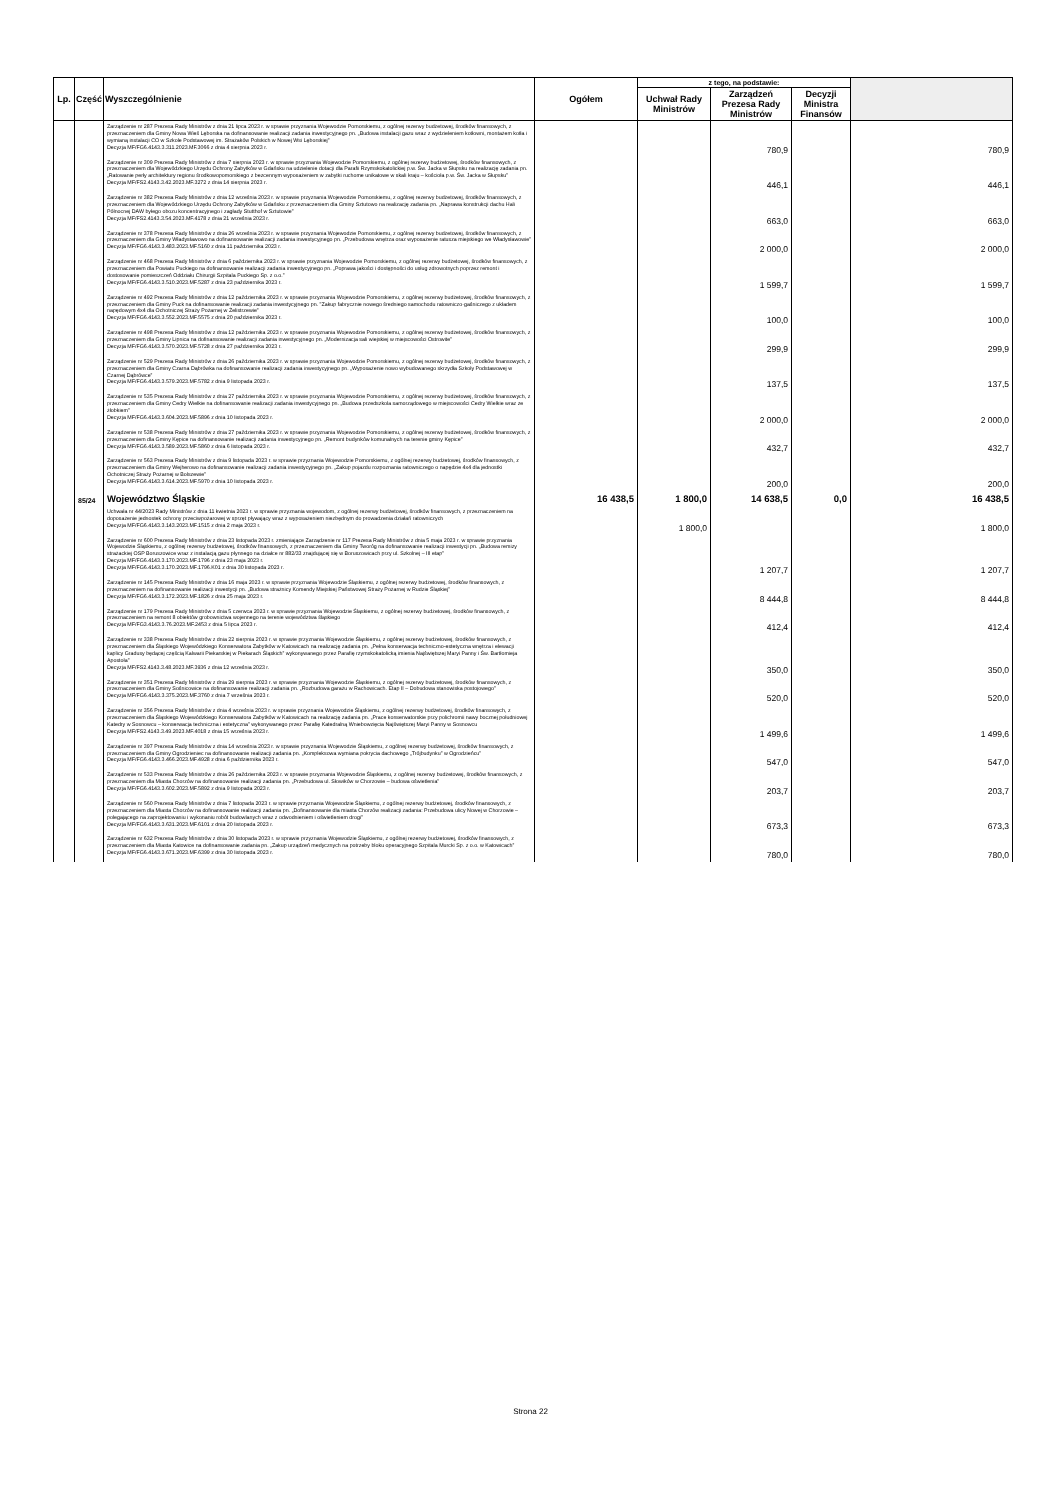| Lp. | Część | Wyszczególnienie | Ogółem | z tego, na podstawie: | | | |
| --- | --- | --- | --- | --- | --- | --- | --- |
| | | | | Uchwał Rady Ministrów | Zarządzeń Prezesa Rady Ministrów | Decyzji Ministra Finansów | |
| | | Zarządzenie nr 287 Prezesa Rady Ministrów z dnia 21 lipca 2023 r. w sprawie przyznania Wojewodzie Pomorskiemu, z ogólnej rezerwy budżetowej, środków finansowych, z przeznaczeniem dla Gminy Nowa Wieś Lęborska na dofinansowanie realizacji zadania inwestycyjnego pn. „Budowa instalacji gazu wraz z wydzieleniem kotłowni, montażem kotła i wymianą instalacji CO w Szkole Podstawowej im. Strażaków Polskich w Nowej Wsi Lęborskiej” Decyzja MF/FG6.4143.3.311.2023.MF.3066 z dnia 4 sierpnia 2023 r. | | | 780,9 | | 780,9 |
| | | Zarządzenie nr 309 Prezesa Rady Ministrów z dnia 7 sierpnia 2023 r. w sprawie przyznania Wojewodzie Pomorskiemu, z ogólnej rezerwy budżetowej, środków finansowych, z przeznaczeniem dla Wojewódzkiego Urzędu Ochrony Zabytków w Gdańsku na udzielenie dotacji dla Parafii Rzymskokatolickiej p.w. Św. Jacka w Słupsku na realizację zadania pn. „Ratowanie perły architektury regionu środkowopomorskiego z bezcennym wyposażeniem w zabytki ruchome unikatowe w skali kraju – kościoła p.w. Św. Jacka w Słupsku” Decyzja MF/FS2.4143.3.42.2023.MF.3272 z dnia 14 sierpnia 2023 r. | | | 446,1 | | 446,1 |
| | | Zarządzenie nr 382 Prezesa Rady Ministrów z dnia 12 września 2023 r. w sprawie przyznania Wojewodzie Pomorskiemu, z ogólnej rezerwy budżetowej, środków finansowych, z przeznaczeniem dla Wojewódzkiego Urzędu Ochrony Zabytków w Gdańsku z przeznaczeniem dla Gminy Sztutowo na realizację zadania pn. „Naprawa konstrukcji dachu Hali Północnej DAW byłego obozu koncentracyjnego i zagłady Stutthof w Sztutowie” Decyzja MF/FS2.4143.3.54.2023.MF.4178 z dnia 21 września 2023 r. | | | 663,0 | | 663,0 |
| | | Zarządzenie nr 378 Prezesa Rady Ministrów z dnia 26 września 2023 r. w sprawie przyznania Wojewodzie Pomorskiemu, z ogólnej rezerwy budżetowej, środków finansowych, z przeznaczeniem dla Gminy Władysławowo na dofinansowanie realizacji zadania inwestycyjnego pn. „Przebudowa wnętrza oraz wyposażenie ratusza miejskiego we Władysławowie” Decyzja MF/FG6.4143.3.483.2023.MF.5160 z dnia 11 października 2023 r. | | | 2 000,0 | | 2 000,0 |
| | | Zarządzenie nr 468 Prezesa Rady Ministrów z dnia 6 października 2023 r. w sprawie przyznania Wojewodzie Pomorskiemu, z ogólnej rezerwy budżetowej, środków finansowych, z przeznaczeniem dla Powiatu Puckiego na dofinansowanie realizacji zadania inwestycyjnego pn. „Poprawa jakości i dostępności do usług zdrowotnych poprzez remont i dostosowanie pomieszczeń Oddziału Chirurgii Szpitala Puckiego Sp. z o.o.” Decyzja MF/FG6.4143.3.510.2023.MF.5287 z dnia 23 października 2023 r. | | | 1 599,7 | | 1 599,7 |
| | | Zarządzenie nr 492 Prezesa Rady Ministrów z dnia 12 października 2023 r. w sprawie przyznania Wojewodzie Pomorskiemu, z ogólnej rezerwy budżetowej, środków finansowych, z przeznaczeniem dla Gminy Puck na dofinansowanie realizacji zadania inwestycyjnego pn. "Zakup fabrycznie nowego średniego samochodu ratowniczo-gaśniczego z układem napędowym 4x4 dla Ochotniczej Straży Pożarnej w Żelistrzewie” Decyzja MF/FG6.4143.3.552.2023.MF.5575 z dnia 20 października 2023 r. | | | 100,0 | | 100,0 |
| | | Zarządzenie nr 498 Prezesa Rady Ministrów z dnia 12 października 2023 r. w sprawie przyznania Wojewodzie Pomorskiemu, z ogólnej rezerwy budżetowej, środków finansowych, z przeznaczeniem dla Gminy Lipnica na dofinansowanie realizacji zadania inwestycyjnego pn. „Modernizacja sali wiejskiej w miejscowości Ostrowite” Decyzja MF/FG6.4143.3.570.2023.MF.5728 z dnia 27 października 2023 r. | | | 299,9 | | 299,9 |
| | | Zarządzenie nr 529 Prezesa Rady Ministrów z dnia 26 października 2023 r. w sprawie przyznania Wojewodzie Pomorskiemu, z ogólnej rezerwy budżetowej, środków finansowych, z przeznaczeniem dla Gminy Czarna Dąbrówka na dofinansowanie realizacji zadania inwestycyjnego pn. „Wyposażenie nowo wybudowanego skrzydła Szkoły Podstawowej w Czarnej Dąbrówce” Decyzja MF/FG6.4143.3.579.2023.MF.5782 z dnia 9 listopada 2023 r. | | | 137,5 | | 137,5 |
| | | Zarządzenie nr 535 Prezesa Rady Ministrów z dnia 27 października 2023 r. w sprawie przyznania Wojewodzie Pomorskiemu, z ogólnej rezerwy budżetowej, środków finansowych, z przeznaczeniem dla Gminy Cedry Wielkie na dofinansowanie realizacji zadania inwestycyjnego pn. „Budowa przedszkola samorządowego w miejscowości Cedry Wielkie wraz ze żłobkiem” Decyzja MF/FG6.4143.3.604.2023.MF.5896 z dnia 10 listopada 2023 r. | | | 2 000,0 | | 2 000,0 |
| | | Zarządzenie nr 538 Prezesa Rady Ministrów z dnia 27 października 2023 r. w sprawie przyznania Wojewodzie Pomorskiemu, z ogólnej rezerwy budżetowej, środków finansowych, z przeznaczeniem dla Gminy Kępice na dofinansowanie realizacji zadania inwestycyjnego pn. „Remont budynków komunalnych na terenie gminy Kępice” Decyzja MF/FG6.4143.3.589.2023.MF.5860 z dnia 6 listopada 2023 r. | | | 432,7 | | 432,7 |
| | | Zarządzenie nr 563 Prezesa Rady Ministrów z dnia 9 listopada 2023 r. w sprawie przyznania Wojewodzie Pomorskiemu, z ogólnej rezerwy budżetowej, środków finansowych, z przeznaczeniem dla Gminy Wejherowo na dofinansowanie realizacji zadania inwestycyjnego pn. „Zakup pojazdu rozpoznania ratowniczego o napędzie 4x4 dla jednostki Ochotniczej Straży Pożarnej w Bolszewie” Decyzja MF/FG6.4143.3.614.2023.MF.5970 z dnia 10 listopada 2023 r. | | | 200,0 | | 200,0 |
| | 85/24 | Województwo Śląskie | 16 438,5 | 1 800,0 | 14 638,5 | 0,0 | 16 438,5 |
| | | Uchwała nr 44/2023 Rady Ministrów z dnia 11 kwietnia 2023 r. w sprawie przyznania wojewodom, z ogólnej rezerwy budżetowej, środków finansowych, z przeznaczeniem na doposażenie jednostek ochrony przeciwpożarowej w sprzęt pływający wraz z wyposażeniem niezbędnym do prowadzenia działań ratowniczych Decyzja MF/FG6.4143.3.143.2023.MF.1515 z dnia 2 maja 2023 r. | | 1 800,0 | | | 1 800,0 |
| | | Zarządzenie nr 600 Prezesa Rady Ministrów z dnia 23 listopada 2023 r. zmieniające Zarządzenie nr 117 Prezesa Rady Ministrów z dnia 5 maja 2023 r. w sprawie przyznania Wojewodzie Śląskiemu, z ogólnej rezerwy budżetowej, środków finansowych, z przeznaczeniem dla Gminy Tworóg na dofinansowanie realizacji inwestycji pn. „Budowa remizy strażackiej OSP Boruszowice wraz z instalacją gazu płynnego na działce nr 882/33 znajdującej się w Boruszowicach przy ul. Szkolnej – III etap” Decyzja MF/FG6.4143.3.170.2023.MF.1796 z dnia 23 maja 2023 r. Decyzja MF/FG6.4143.3.170.2023.MF.1796.K01 z dnia 30 listopada 2023 r. | | | 1 207,7 | | 1 207,7 |
| | | Zarządzenie nr 145 Prezesa Rady Ministrów z dnia 16 maja 2023 r. w sprawie przyznania Wojewodzie Śląskiemu, z ogólnej rezerwy budżetowej, środków finansowych, z przeznaczeniem na dofinansowanie realizacji inwestycji pn. „Budowa strażnicy Komendy Miejskiej Państwowej Straży Pożarnej w Rudzie Śląskiej” Decyzja MF/FG6.4143.3.172.2023.MF.1826 z dnia 25 maja 2023 r. | | | 8 444,8 | | 8 444,8 |
| | | Zarządzenie nr 179 Prezesa Rady Ministrów z dnia 5 czerwca 2023 r. w sprawie przyznania Wojewodzie Śląskiemu, z ogólnej rezerwy budżetowej, środków finansowych, z przeznaczeniem na remont 8 obiektów grobownictwa wojennego na terenie województwa śląskiego Decyzja MF/FG3.4143.3.76.2023.MF.2453 z dnia 5 lipca 2023 r. | | | 412,4 | | 412,4 |
| | | Zarządzenie nr 338 Prezesa Rady Ministrów z dnia 22 sierpnia 2023 r. w sprawie przyznania Wojewodzie Śląskiemu, z ogólnej rezerwy budżetowej, środków finansowych, z przeznaczeniem dla Śląskiego Wojewódzkiego Konserwatora Zabytków w Katowicach na realizację zadania pn. „Pełna konserwacja techniczno-estetyczna wnętrza i elewacji kaplicy Gradusy będącej częścią Kalwarii Piekarskiej w Piekarach Śląskich” wykonywanego przez Parafię rzymskokatolicką imienia Najświętszej Maryi Panny i Św. Bartłomieja Apostoła” Decyzja MF/FS2.4143.3.48.2023.MF.3936 z dnia 12 września 2023 r. | | | 350,0 | | 350,0 |
| | | Zarządzenie nr 351 Prezesa Rady Ministrów z dnia 29 sierpnia 2023 r. w sprawie przyznania Wojewodzie Śląskiemu, z ogólnej rezerwy budżetowej, środków finansowych, z przeznaczeniem dla Gminy Sośnicowice na dofinansowanie realizacji zadania pn. „Rozbudowa garażu w Rachowicach. Etap II – Dobudowa stanowiska postojowego” Decyzja MF/FG6.4143.3.375.2023.MF.3760 z dnia 7 września 2023 r. | | | 520,0 | | 520,0 |
| | | Zarządzenie nr 356 Prezesa Rady Ministrów z dnia 4 września 2023 r. w sprawie przyznania Wojewodzie Śląskiemu, z ogólnej rezerwy budżetowej, środków finansowych, z przeznaczeniem dla Śląskiego Wojewódzkiego Konserwatora Zabytków w Katowicach na realizację zadania pn. „Prace konserwatorskie przy polichromii nawy bocznej południowej Katedry w Sosnowcu – konserwacja techniczna i estetyczna” wykonywanego przez Parafię Katedralną Wniebowzięcia Najświętszej Maryi Panny w Sosnowcu Decyzja MF/FS2.4143.3.49.2023.MF.4018 z dnia 15 września 2023 r. | | | 1 499,6 | | 1 499,6 |
| | | Zarządzenie nr 397 Prezesa Rady Ministrów z dnia 14 września 2023 r. w sprawie przyznania Wojewodzie Śląskiemu, z ogólnej rezerwy budżetowej, środków finansowych, z przeznaczeniem dla Gminy Ogrodzieniec na dofinansowanie realizacji zadania pn. „Kompleksowa wymiana pokrycia dachowego „Trójbudynku” w Ogrodzieńcu” Decyzja MF/FG6.4143.3.466.2023.MF.4928 z dnia 6 października 2023 r. | | | 547,0 | | 547,0 |
| | | Zarządzenie nr 533 Prezesa Rady Ministrów z dnia 26 października 2023 r. w sprawie przyznania Wojewodzie Śląskiemu, z ogólnej rezerwy budżetowej, środków finansowych, z przeznaczeniem dla Miasta Chorzów na dofinansowanie realizacji zadania pn. „Przebudowa ul. Słowików w Chorzowie – budowa oświetlenia” Decyzja MF/FG6.4143.3.602.2023.MF.5892 z dnia 9 listopada 2023 r. | | | 203,7 | | 203,7 |
| | | Zarządzenie nr 560 Prezesa Rady Ministrów z dnia 7 listopada 2023 r. w sprawie przyznania Wojewodzie Śląskiemu, z ogólnej rezerwy budżetowej, środków finansowych, z przeznaczeniem dla Miasta Chorzów na dofinansowanie realizacji zadania pn. „Dofinansowanie dla miasta Chorzów realizacji zadania: Przebudowa ulicy Nowej w Chorzowie – polegającego na zaprojektowaniu i wykonaniu robót budowlanych wraz z odwodnieniem i oświetleniem drogi” Decyzja MF/FG6.4143.3.631.2023.MF.6101 z dnia 20 listopada 2023 r. | | | 673,3 | | 673,3 |
| | | Zarządzenie nr 632 Prezesa Rady Ministrów z dnia 30 listopada 2023 r. w sprawie przyznania Wojewodzie Śląskiemu, z ogólnej rezerwy budżetowej, środków finansowych, z przeznaczeniem dla Miasta Katowice na dofinansowanie zadania pn. „Zakup urządzeń medycznych na potrzeby bloku operacyjnego Szpitala Murcki Sp. z o.o. w Katowicach” Decyzja MF/FG6.4143.3.671.2023.MF.6399 z dnia 30 listopada 2023 r. | | | 780,0 | | 780,0 |
Strona 22